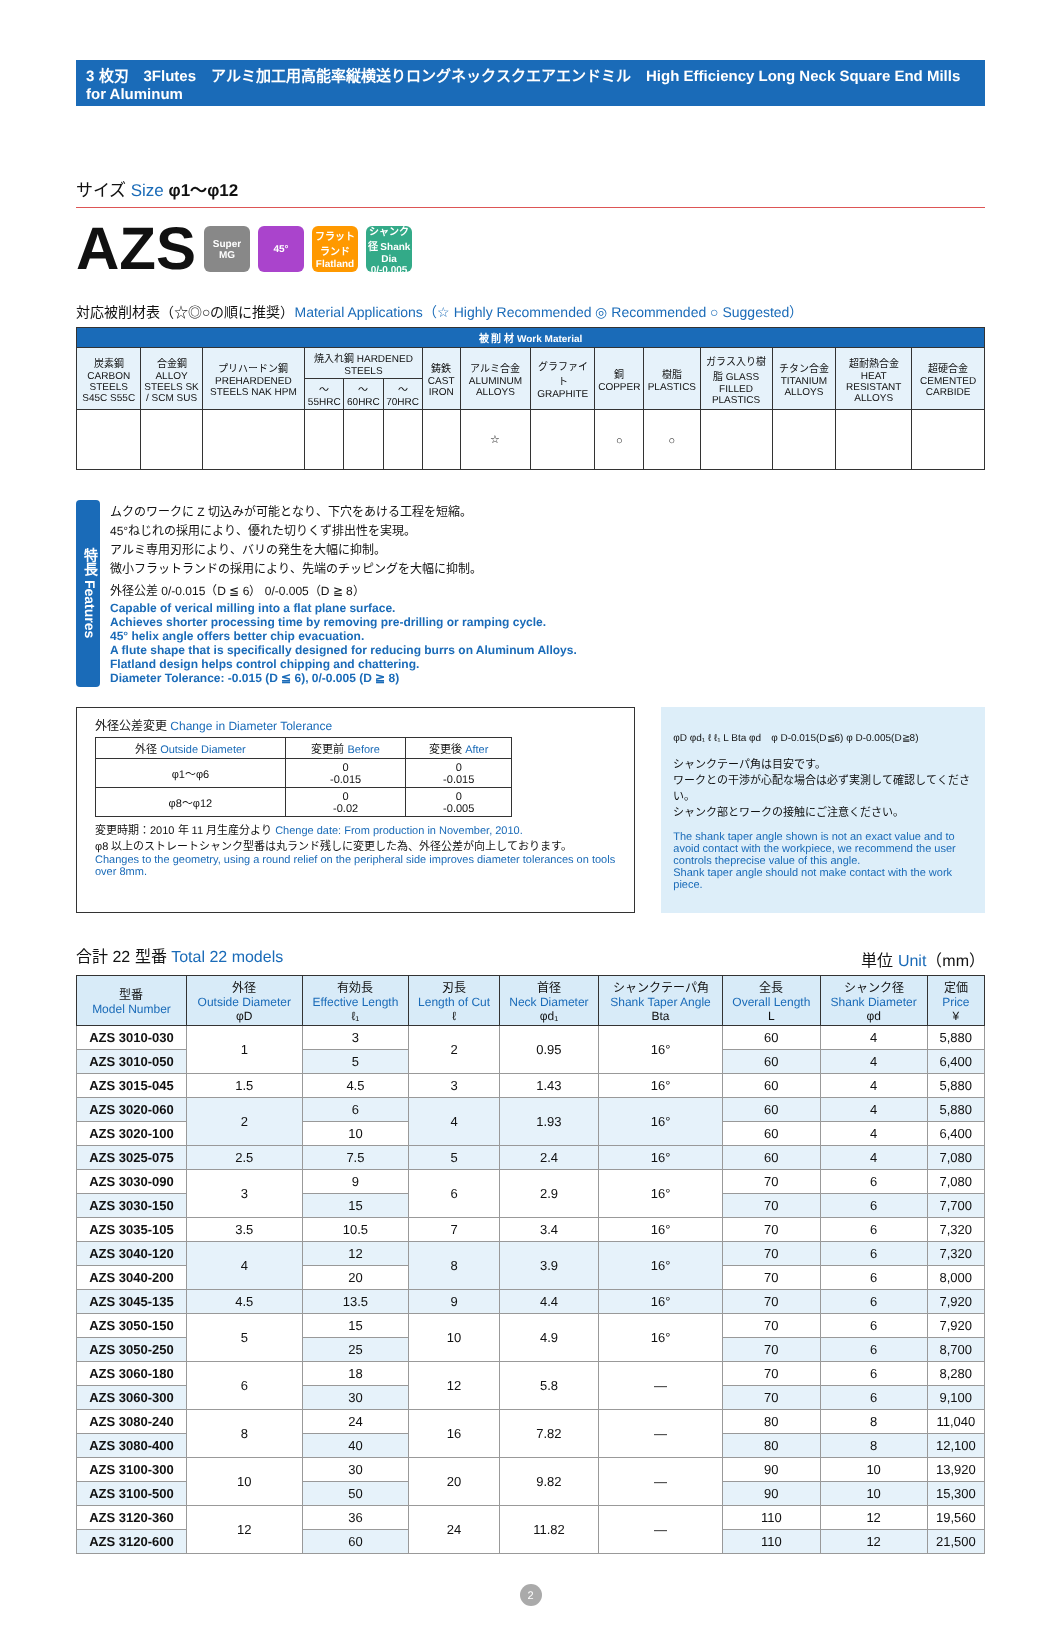3 枚刃　3Flutes　アルミ加工用高能率縦横送りロングネックスクエアエンドミル　High Efficiency Long Neck Square End Mills for Aluminum
サイズ Size φ1～φ12
AZS Super MG 45° フラットランド Flatland シャンク径 Shank Dia 0/-0.005
対応被削材表（☆◎○の順に推奨）Material Applications（☆ Highly Recommended ◎ Recommended ○ Suggested）
| 被 削 材 Work Material | | | | | | | | | | | | | | |
| --- | --- | --- | --- | --- | --- | --- | --- | --- | --- | --- | --- | --- | --- | --- |
| 炭素鋼 CARBON STEELS S45C S55C | 合金鋼 ALLOY STEELS SK / SCM SUS | プリハードン鋼 PREHARDENED STEELS NAK HPM | 焼入れ鋼 HARDENED STEELS | | | 鋳鉄 CAST IRON | アルミ合金 ALUMINUM ALLOYS | グラファイト GRAPHITE | 銅 COPPER | 樹脂 PLASTICS | ガラス入り樹脂 GLASS FILLED PLASTICS | チタン合金 TITANIUM ALLOYS | 超耐熱合金 HEAT RESISTANT ALLOYS | 超硬合金 CEMENTED CARBIDE |
| | | | ～55HRC | ～60HRC | ～70HRC | | | | | | | | | |
| | | | | | | | ☆ | | ○ | ○ | | | | |
特長 Features
ムクのワークに Z 切込みが可能となり、下穴をあける工程を短縮。
45°ねじれの採用により、優れた切りくず排出性を実現。
アルミ専用刃形により、バリの発生を大幅に抑制。
微小フラットランドの採用により、先端のチッピングを大幅に抑制。
外径公差 0/-0.015（D ≦ 6） 0/-0.005（D ≧ 8）
Capable of verical milling into a flat plane surface.
Achieves shorter processing time by removing pre-drilling or ramping cycle.
45° helix angle offers better chip evacuation.
A flute shape that is specifically designed for reducing burrs on Aluminum Alloys.
Flatland design helps control chipping and chattering.
Diameter Tolerance: -0.015 (D ≦ 6), 0/-0.005 (D ≧ 8)
外径公差変更 Change in Diameter Tolerance
| 外径 Outside Diameter | 変更前 Before | 変更後 After |
| --- | --- | --- |
| φ1～φ6 | 0 -0.015 | 0 -0.015 |
| φ8～φ12 | 0 -0.02 | 0 -0.005 |
変更時期：2010 年 11 月生産分より Chenge date: From production in November, 2010.
φ8 以上のストレートシャンク型番は丸ランド残しに変更した為、外径公差が向上しております。
Changes to the geometry, using a round relief on the peripheral side improves diameter tolerances on tools over 8mm.
φD φd₁ ℓ ℓ₁ L Bta φd　φ D-0.015(D≦6) φ D-0.005(D≧8)
シャンクテーパ角は目安です。
ワークとの干渉が心配な場合は必ず実測して確認してください。
シャンク部とワークの接触にご注意ください。
The shank taper angle shown is not an exact value and to avoid contact with the workpiece, we recommend the user controls theprecise value of this angle.
Shank taper angle should not make contact with the work piece.
合計 22 型番 Total 22 models 単位 Unit（mm）
| 型番 Model Number | 外径 Outside Diameter φD | 有効長 Effective Length ℓ₁ | 刃長 Length of Cut ℓ | 首径 Neck Diameter φd₁ | シャンクテーパ角 Shank Taper Angle Bta | 全長 Overall Length L | シャンク径 Shank Diameter φd | 定価 Price ¥ |
| --- | --- | --- | --- | --- | --- | --- | --- | --- |
| AZS 3010-030 | 1 | 3 | 2 | 0.95 | 16° | 60 | 4 | 5,880 |
| AZS 3010-050 | | 5 | | | | 60 | 4 | 6,400 |
| AZS 3015-045 | 1.5 | 4.5 | 3 | 1.43 | 16° | 60 | 4 | 5,880 |
| AZS 3020-060 | 2 | 6 | 4 | 1.93 | 16° | 60 | 4 | 5,880 |
| AZS 3020-100 | | 10 | | | | 60 | 4 | 6,400 |
| AZS 3025-075 | 2.5 | 7.5 | 5 | 2.4 | 16° | 60 | 4 | 7,080 |
| AZS 3030-090 | 3 | 9 | 6 | 2.9 | 16° | 70 | 6 | 7,080 |
| AZS 3030-150 | | 15 | | | | 70 | 6 | 7,700 |
| AZS 3035-105 | 3.5 | 10.5 | 7 | 3.4 | 16° | 70 | 6 | 7,320 |
| AZS 3040-120 | 4 | 12 | 8 | 3.9 | 16° | 70 | 6 | 7,320 |
| AZS 3040-200 | | 20 | | | | 70 | 6 | 8,000 |
| AZS 3045-135 | 4.5 | 13.5 | 9 | 4.4 | 16° | 70 | 6 | 7,920 |
| AZS 3050-150 | 5 | 15 | 10 | 4.9 | 16° | 70 | 6 | 7,920 |
| AZS 3050-250 | | 25 | | | | 70 | 6 | 8,700 |
| AZS 3060-180 | 6 | 18 | 12 | 5.8 | — | 70 | 6 | 8,280 |
| AZS 3060-300 | | 30 | | | | 70 | 6 | 9,100 |
| AZS 3080-240 | 8 | 24 | 16 | 7.82 | — | 80 | 8 | 11,040 |
| AZS 3080-400 | | 40 | | | | 80 | 8 | 12,100 |
| AZS 3100-300 | 10 | 30 | 20 | 9.82 | — | 90 | 10 | 13,920 |
| AZS 3100-500 | | 50 | | | | 90 | 10 | 15,300 |
| AZS 3120-360 | 12 | 36 | 24 | 11.82 | — | 110 | 12 | 19,560 |
| AZS 3120-600 | | 60 | | | | 110 | 12 | 21,500 |
2